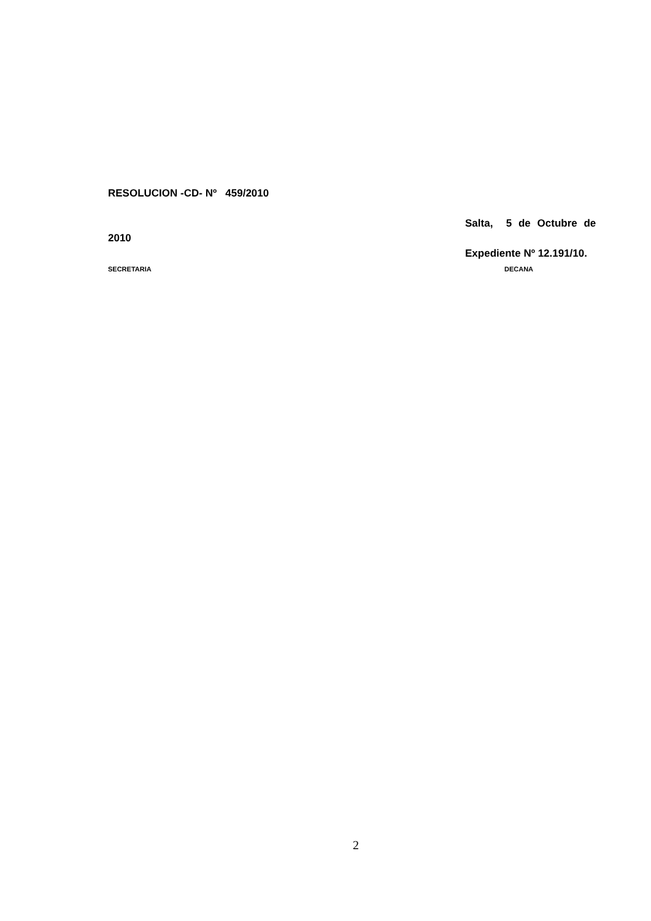RESOLUCION -CD- Nº 459/2010
Salta, 5 de Octubre de
2010
Expediente Nº 12.191/10.
SECRETARIA DECANA
2